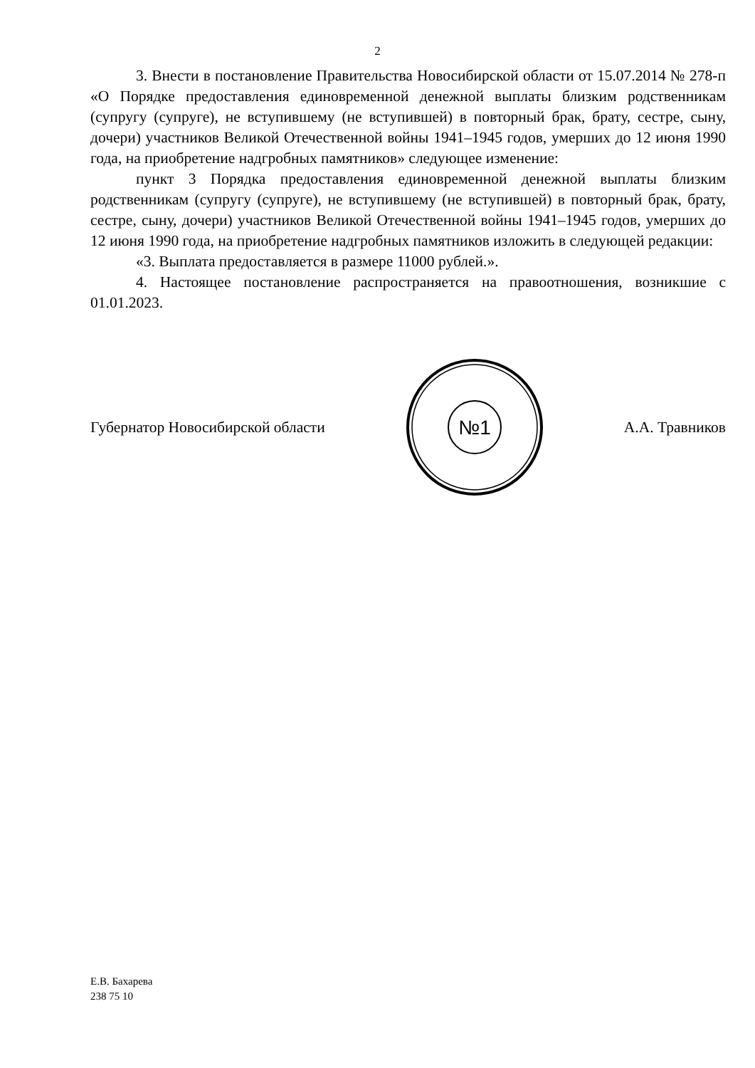2
3. Внести в постановление Правительства Новосибирской области от 15.07.2014 № 278-п «О Порядке предоставления единовременной денежной выплаты близким родственникам (супругу (супруге), не вступившему (не вступившей) в повторный брак, брату, сестре, сыну, дочери) участников Великой Отечественной войны 1941–1945 годов, умерших до 12 июня 1990 года, на приобретение надгробных памятников» следующее изменение:
пункт 3 Порядка предоставления единовременной денежной выплаты близким родственникам (супругу (супруге), не вступившему (не вступившей) в повторный брак, брату, сестре, сыну, дочери) участников Великой Отечественной войны 1941–1945 годов, умерших до 12 июня 1990 года, на приобретение надгробных памятников изложить в следующей редакции:
«3. Выплата предоставляется в размере 11000 рублей.».
4. Настоящее постановление распространяется на правоотношения, возникшие с 01.01.2023.
Губернатор Новосибирской области
№1
А.А. Травников
Е.В. Бахарева
238 75 10